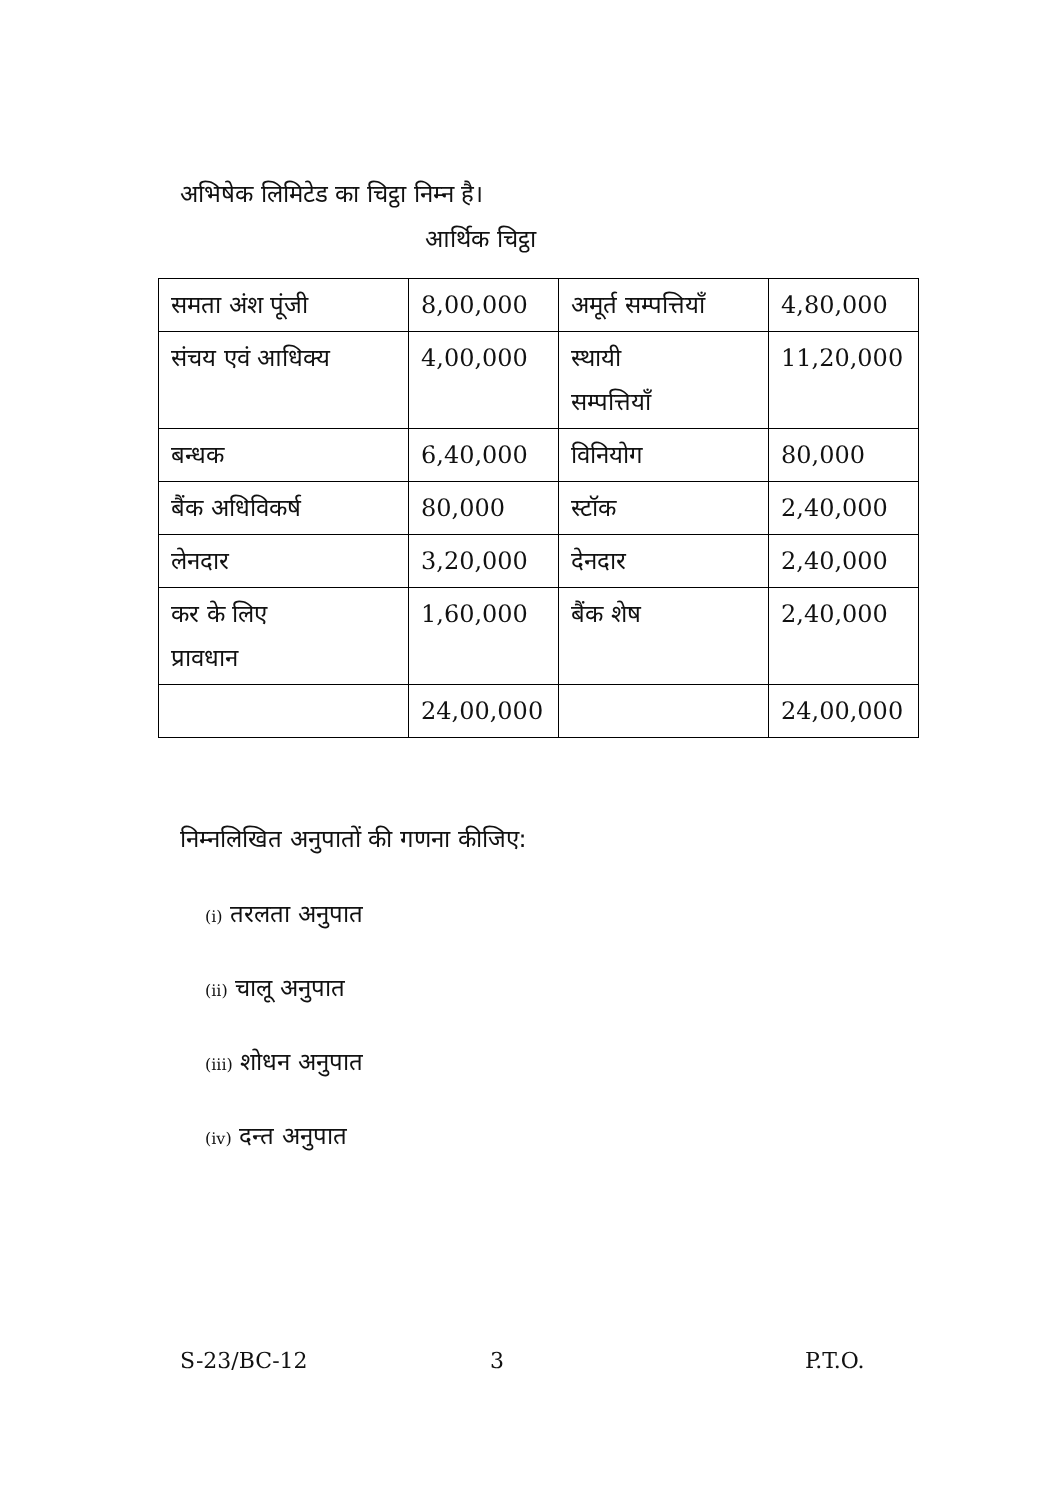अभिषेक लिमिटेड का चिट्ठा निम्न है।
आर्थिक चिट्ठा
| समता अंश पूंजी | 8,00,000 | अमूर्त सम्पत्तियाँ | 4,80,000 |
| संचय एवं आधिक्य | 4,00,000 | स्थायी सम्पत्तियाँ | 11,20,000 |
| बन्धक | 6,40,000 | विनियोग | 80,000 |
| बैंक अधिविकर्ष | 80,000 | स्टॉक | 2,40,000 |
| लेनदार | 3,20,000 | देनदार | 2,40,000 |
| कर के लिए प्रावधान | 1,60,000 | बैंक शेष | 2,40,000 |
| | 24,00,000 | | 24,00,000 |
निम्नलिखित अनुपातों की गणना कीजिए:
(i) तरलता अनुपात
(ii) चालू अनुपात
(iii) शोधन अनुपात
(iv) दन्त अनुपात
S-23/BC-12 3 P.T.O.